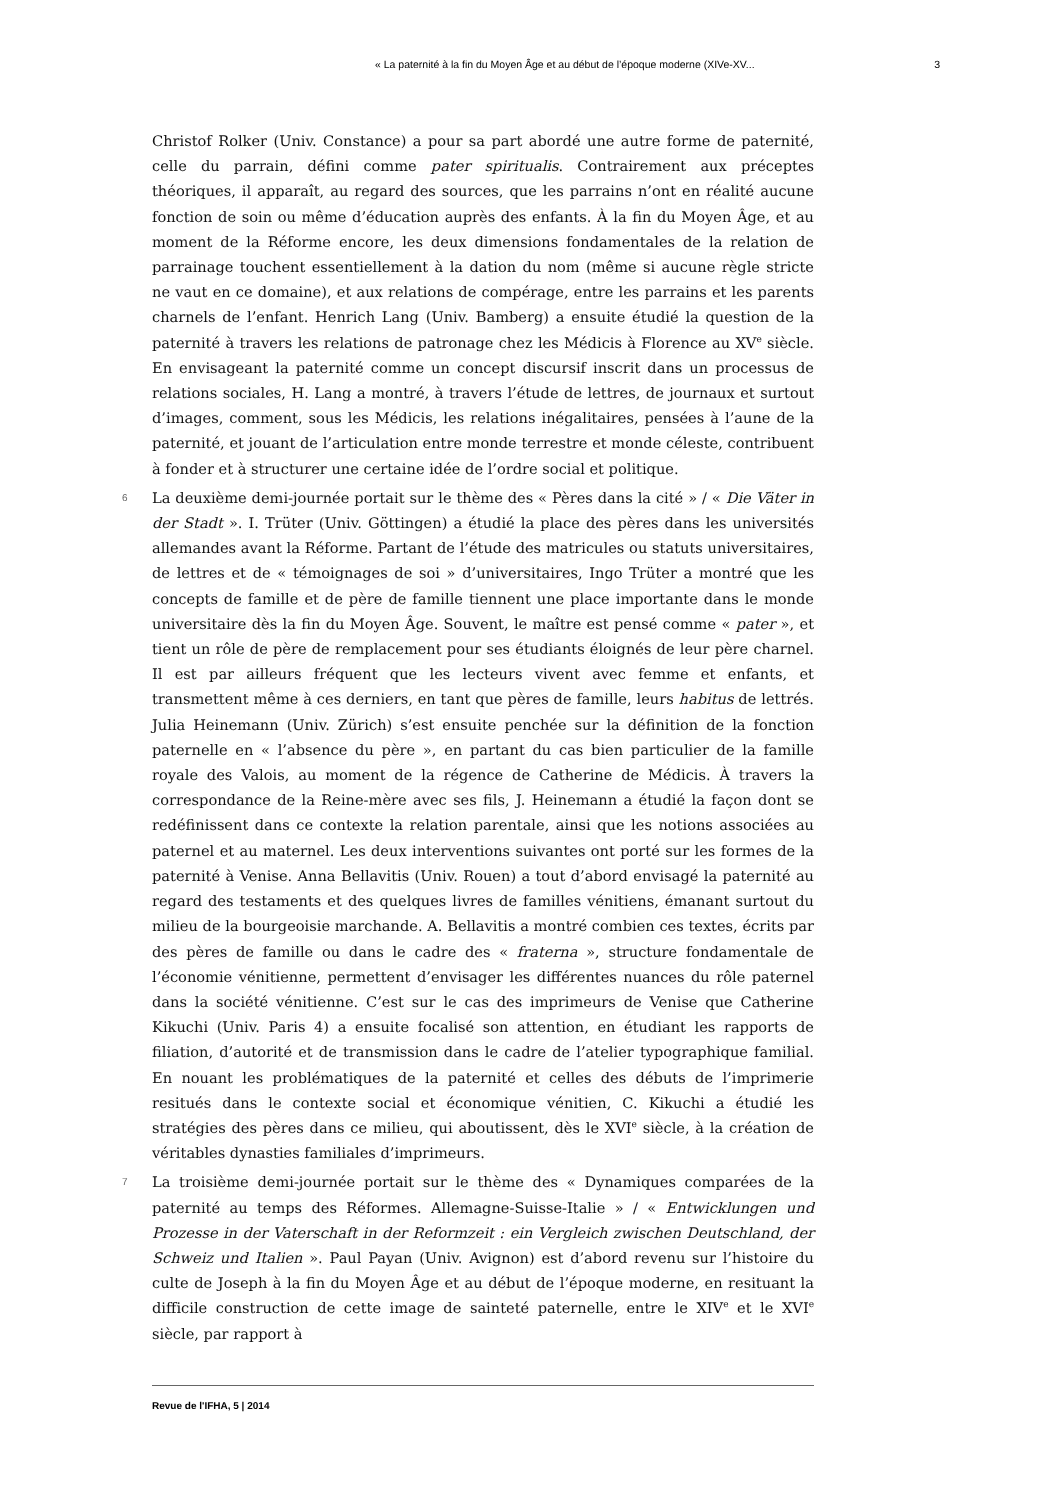« La paternité à la fin du Moyen Âge et au début de l’époque moderne (XIVe-XV... 3
Christof Rolker (Univ. Constance) a pour sa part abordé une autre forme de paternité, celle du parrain, défini comme pater spiritualis. Contrairement aux préceptes théoriques, il apparaît, au regard des sources, que les parrains n’ont en réalité aucune fonction de soin ou même d’éducation auprès des enfants. À la fin du Moyen Âge, et au moment de la Réforme encore, les deux dimensions fondamentales de la relation de parrainage touchent essentiellement à la dation du nom (même si aucune règle stricte ne vaut en ce domaine), et aux relations de compérage, entre les parrains et les parents charnels de l’enfant. Henrich Lang (Univ. Bamberg) a ensuite étudié la question de la paternité à travers les relations de patronage chez les Médicis à Florence au XV<sup>e</sup> siècle. En envisageant la paternité comme un concept discursif inscrit dans un processus de relations sociales, H. Lang a montré, à travers l’étude de lettres, de journaux et surtout d’images, comment, sous les Médicis, les relations inégalitaires, pensées à l’aune de la paternité, et jouant de l’articulation entre monde terrestre et monde céleste, contribuent à fonder et à structurer une certaine idée de l’ordre social et politique.
6 La deuxième demi-journée portait sur le thème des « Pères dans la cité » / « Die Väter in der Stadt ». I. Trüter (Univ. Göttingen) a étudié la place des pères dans les universités allemandes avant la Réforme. Partant de l’étude des matricules ou statuts universitaires, de lettres et de « témoignages de soi » d’universitaires, Ingo Trüter a montré que les concepts de famille et de père de famille tiennent une place importante dans le monde universitaire dès la fin du Moyen Âge. Souvent, le maître est pensé comme « pater », et tient un rôle de père de remplacement pour ses étudiants éloignés de leur père charnel. Il est par ailleurs fréquent que les lecteurs vivent avec femme et enfants, et transmettent même à ces derniers, en tant que pères de famille, leurs habitus de lettrés. Julia Heinemann (Univ. Zürich) s’est ensuite penchée sur la définition de la fonction paternelle en « l’absence du père », en partant du cas bien particulier de la famille royale des Valois, au moment de la régence de Catherine de Médicis. À travers la correspondance de la Reine-mère avec ses fils, J. Heinemann a étudié la façon dont se redéfinissent dans ce contexte la relation parentale, ainsi que les notions associées au paternel et au maternel. Les deux interventions suivantes ont porté sur les formes de la paternité à Venise. Anna Bellavitis (Univ. Rouen) a tout d’abord envisagé la paternité au regard des testaments et des quelques livres de familles vénitiens, émanant surtout du milieu de la bourgeoisie marchande. A. Bellavitis a montré combien ces textes, écrits par des pères de famille ou dans le cadre des « fraterna », structure fondamentale de l’économie vénitienne, permettent d’envisager les différentes nuances du rôle paternel dans la société vénitienne. C’est sur le cas des imprimeurs de Venise que Catherine Kikuchi (Univ. Paris 4) a ensuite focalisé son attention, en étudiant les rapports de filiation, d’autorité et de transmission dans le cadre de l’atelier typographique familial. En nouant les problématiques de la paternité et celles des débuts de l’imprimerie resitués dans le contexte social et économique vénitien, C. Kikuchi a étudié les stratégies des pères dans ce milieu, qui aboutissent, dès le XVI<sup>e</sup> siècle, à la création de véritables dynasties familiales d’imprimeurs.
7 La troisième demi-journée portait sur le thème des « Dynamiques comparées de la paternité au temps des Réformes. Allemagne-Suisse-Italie » / « Entwicklungen und Prozesse in der Vaterschaft in der Reformzeit : ein Vergleich zwischen Deutschland, der Schweiz und Italien ». Paul Payan (Univ. Avignon) est d’abord revenu sur l’histoire du culte de Joseph à la fin du Moyen Âge et au début de l’époque moderne, en resituant la difficile construction de cette image de sainteté paternelle, entre le XIV<sup>e</sup> et le XVI<sup>e</sup> siècle, par rapport à
Revue de l'IFHA, 5 | 2014